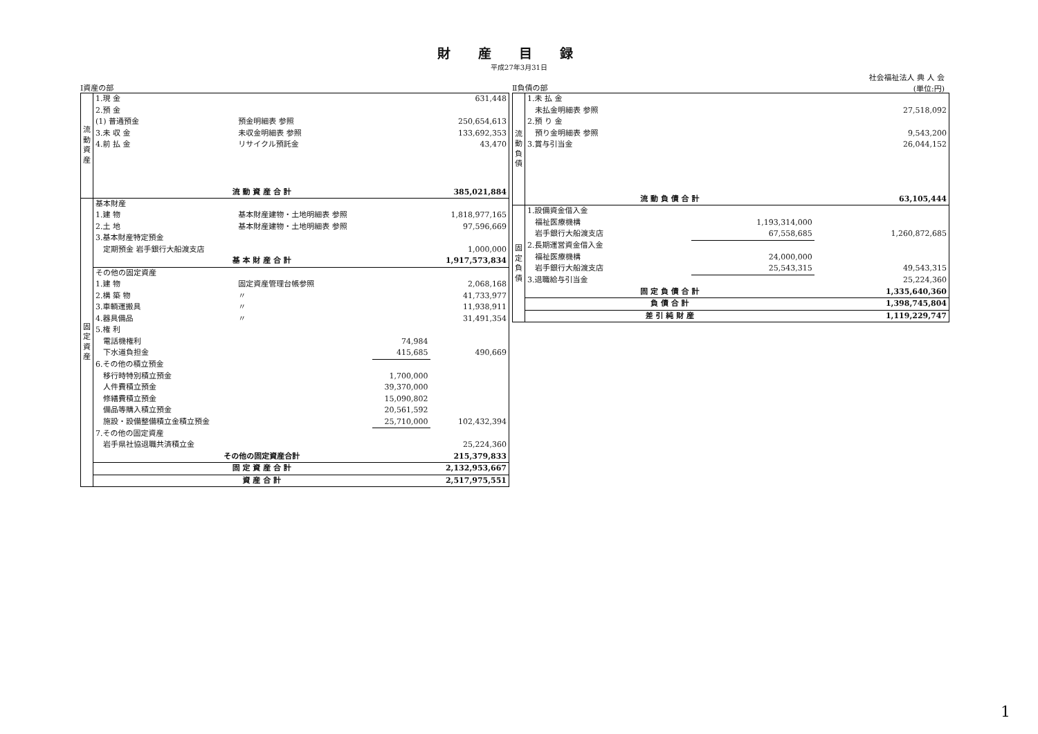財産目録
平成27年3月31日
社会福祉法人 典 人 会
(単位:円)
Ⅰ資産の部
| 流動資産 | 1.現 金 | | | 631,448 |
| | 2.預 金 | | | |
| | (1) 普通預金 | 預金明細表 参照 | | 250,654,613 |
| | 3.未 収 金 | 未収金明細表 参照 | | 133,692,353 |
| | 4.前 払 金 | リサイクル預託金 | | 43,470 |
| | 流 動 資 産 合 計 | | | 385,021,884 |
| 固定資産 | 基本財産 | | | |
| | 1.建 物 | 基本財産建物・土地明細表 参照 | | 1,818,977,165 |
| | 2.土 地 | 基本財産建物・土地明細表 参照 | | 97,596,669 |
| | 3.基本財産特定預金 | | | |
| | 定期預金 岩手銀行大船渡支店 | | | 1,000,000 |
| | 基 本 財 産 合 計 | | | 1,917,573,834 |
| | その他の固定資産 | | | |
| | 1.建 物 | 固定資産管理台帳参照 | | 2,068,168 |
| | 2.構 築 物 | 〃 | | 41,733,977 |
| | 3.車輌運搬具 | 〃 | | 11,938,911 |
| | 4.器具備品 | 〃 | | 31,491,354 |
| | 5.権 利 | | | |
| | 電話機権利 | | 74,984 | |
| | 下水道負担金 | | 415,685 | 490,669 |
| | 6.その他の積立預金 | | | |
| | 移行時特別積立預金 | | 1,700,000 | |
| | 人件費積立預金 | | 39,370,000 | |
| | 修繕費積立預金 | | 15,090,802 | |
| | 備品等購入積立預金 | | 20,561,592 | |
| | 施設・設備整備積立金積立預金 | | 25,710,000 | 102,432,394 |
| | 7.その他の固定資産 | | | |
| | 岩手県社協退職共済積立金 | | | 25,224,360 |
| | その他の固定資産合計 | | | 215,379,833 |
| | 固 定 資 産 合 計 | | | 2,132,953,667 |
| | 資 産 合 計 | | | 2,517,975,551 |
Ⅱ負債の部
| 流動負債 | 1.未 払 金 | | |
| | 未払金明細表 参照 | | 27,518,092 |
| | 2.預 り 金 | | |
| | 預り金明細表 参照 | | 9,543,200 |
| | 3.賞与引当金 | | 26,044,152 |
| | 流 動 負 債 合 計 | | 63,105,444 |
| 固定負債 | 1.設備資金借入金 | | |
| | 福祉医療機構 | 1,193,314,000 | |
| | 岩手銀行大船渡支店 | 67,558,685 | 1,260,872,685 |
| | 2.長期運営資金借入金 | | |
| | 福祉医療機構 | 24,000,000 | |
| | 岩手銀行大船渡支店 | 25,543,315 | 49,543,315 |
| | 3.退職給与引当金 | | 25,224,360 |
| | 固 定 負 債 合 計 | | 1,335,640,360 |
| | 負 債 合 計 | | 1,398,745,804 |
| | 差 引 純 財 産 | | 1,119,229,747 |
1